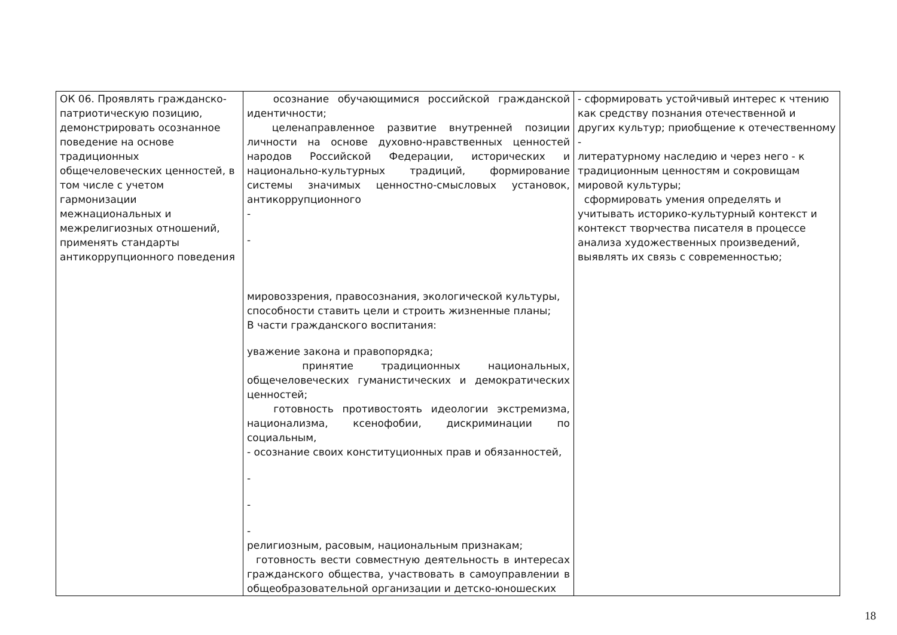| ОК 06. Проявлять гражданско-патриотическую позицию, демонстрировать осознанное поведение на основе традиционных общечеловеческих ценностей, в том числе с учетом гармонизации межнациональных и межрелигиозных отношений, применять стандарты антикоррупционного поведения | осознание обучающимися российской гражданской идентичности; целенаправленное развитие внутренней позиции личности на основе духовно-нравственных ценностей народов Российской Федерации, исторических и национально-культурных традиций, формирование системы значимых ценностно-смысловых установок, антикоррупционного - - мировоззрения, правосознания, экологической культуры, способности ставить цели и строить жизненные планы; В части гражданского воспитания: уважение закона и правопорядка; принятие традиционных национальных, общечеловеческих гуманистических и демократических ценностей; готовность противостоять идеологии экстремизма, национализма, ксенофобии, дискриминации по социальным, - осознание своих конституционных прав и обязанностей, - - - религиозным, расовым, национальным признакам; готовность вести совместную деятельность в интересах гражданского общества, участвовать в самоуправлении в общеобразовательной организации и детско-юношеских | - сформировать устойчивый интерес к чтению как средству познания отечественной и других культур; приобщение к отечественному - литературному наследию и через него - к традиционным ценностям и сокровищам мировой культуры; сформировать умения определять и учитывать историко-культурный контекст и контекст творчества писателя в процессе анализа художественных произведений, выявлять их связь с современностью; |
18